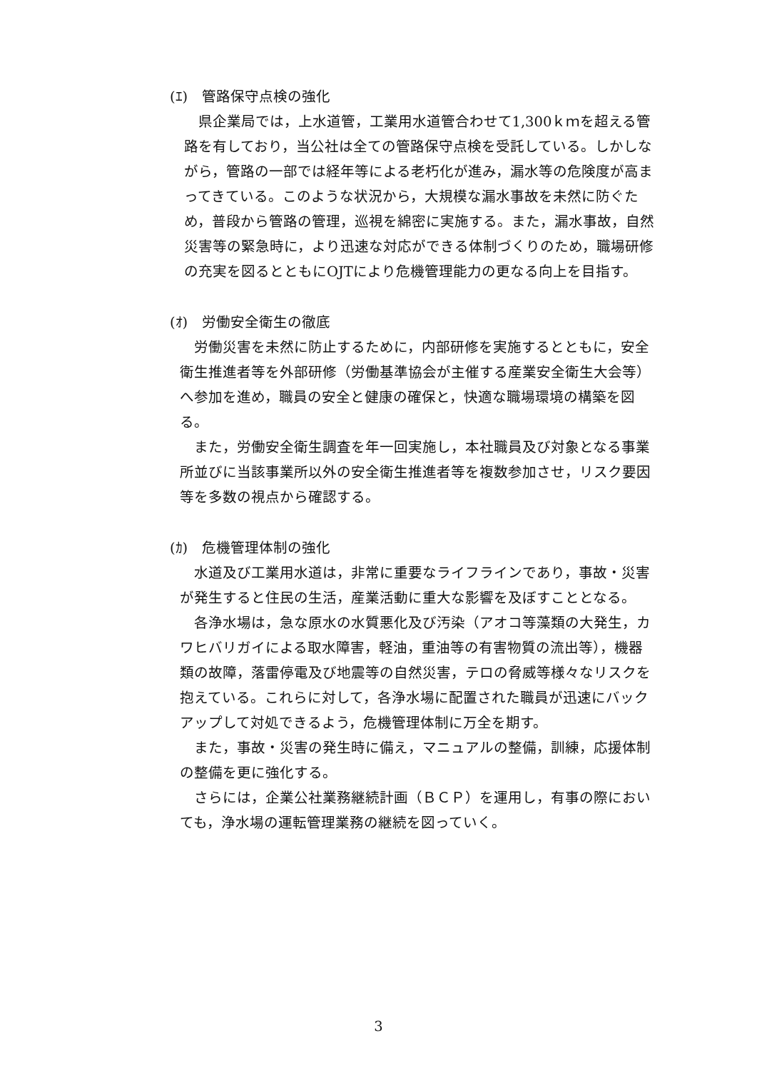(ｴ)　管路保守点検の強化
県企業局では，上水道管，工業用水道管合わせて1,300ｋｍを超える管路を有しており，当公社は全ての管路保守点検を受託している。しかしながら，管路の一部では経年等による老朽化が進み，漏水等の危険度が高まってきている。このような状況から，大規模な漏水事故を未然に防ぐため，普段から管路の管理，巡視を綿密に実施する。また，漏水事故，自然災害等の緊急時に，より迅速な対応ができる体制づくりのため，職場研修の充実を図るとともにOJTにより危機管理能力の更なる向上を目指す。
(ｵ)　労働安全衛生の徹底
労働災害を未然に防止するために，内部研修を実施するとともに，安全衛生推進者等を外部研修（労働基準協会が主催する産業安全衛生大会等）へ参加を進め，職員の安全と健康の確保と，快適な職場環境の構築を図る。
また，労働安全衛生調査を年一回実施し，本社職員及び対象となる事業所並びに当該事業所以外の安全衛生推進者等を複数参加させ，リスク要因等を多数の視点から確認する。
(ｶ)　危機管理体制の強化
水道及び工業用水道は，非常に重要なライフラインであり，事故・災害が発生すると住民の生活，産業活動に重大な影響を及ぼすこととなる。
各浄水場は，急な原水の水質悪化及び汚染（アオコ等藻類の大発生，カワヒバリガイによる取水障害，軽油，重油等の有害物質の流出等），機器類の故障，落雷停電及び地震等の自然災害，テロの脅威等様々なリスクを抱えている。これらに対して，各浄水場に配置された職員が迅速にバックアップして対処できるよう，危機管理体制に万全を期す。
また，事故・災害の発生時に備え，マニュアルの整備，訓練，応援体制の整備を更に強化する。
さらには，企業公社業務継続計画（ＢＣＰ）を運用し，有事の際においても，浄水場の運転管理業務の継続を図っていく。
3